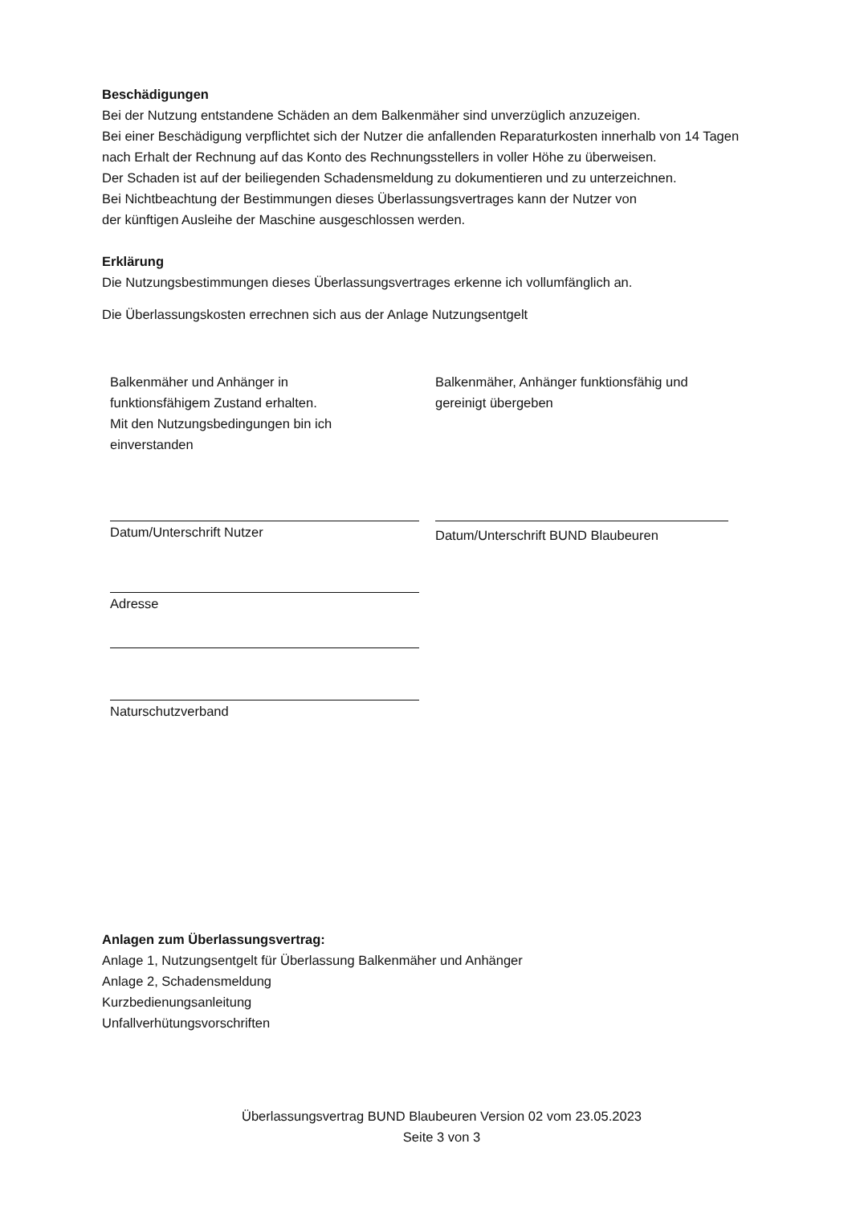Beschädigungen
Bei der Nutzung entstandene Schäden an dem Balkenmäher sind unverzüglich anzuzeigen.
Bei einer Beschädigung verpflichtet sich der Nutzer die anfallenden Reparaturkosten innerhalb von 14 Tagen nach Erhalt der Rechnung auf das Konto des Rechnungsstellers in voller Höhe zu überweisen.
Der Schaden ist auf der beiliegenden Schadensmeldung zu dokumentieren und zu unterzeichnen.
Bei Nichtbeachtung der Bestimmungen dieses Überlassungsvertrages kann der Nutzer von
der künftigen Ausleihe der Maschine ausgeschlossen werden.
Erklärung
Die Nutzungsbestimmungen dieses Überlassungsvertrages erkenne ich vollumfänglich an.
Die Überlassungskosten errechnen sich aus der Anlage Nutzungsentgelt
Balkenmäher und Anhänger in
funktionsfähigem Zustand erhalten.
Mit den Nutzungsbedingungen bin ich
einverstanden
Datum/Unterschrift Nutzer
Adresse
Naturschutzverband
Balkenmäher, Anhänger funktionsfähig und
gereinigt übergeben
Datum/Unterschrift BUND Blaubeuren
Anlagen zum Überlassungsvertrag:
Anlage 1, Nutzungsentgelt für Überlassung Balkenmäher und Anhänger
Anlage 2, Schadensmeldung
Kurzbedienungsanleitung
Unfallverhütungsvorschriften
Überlassungsvertrag BUND Blaubeuren Version 02 vom 23.05.2023
Seite 3 von 3